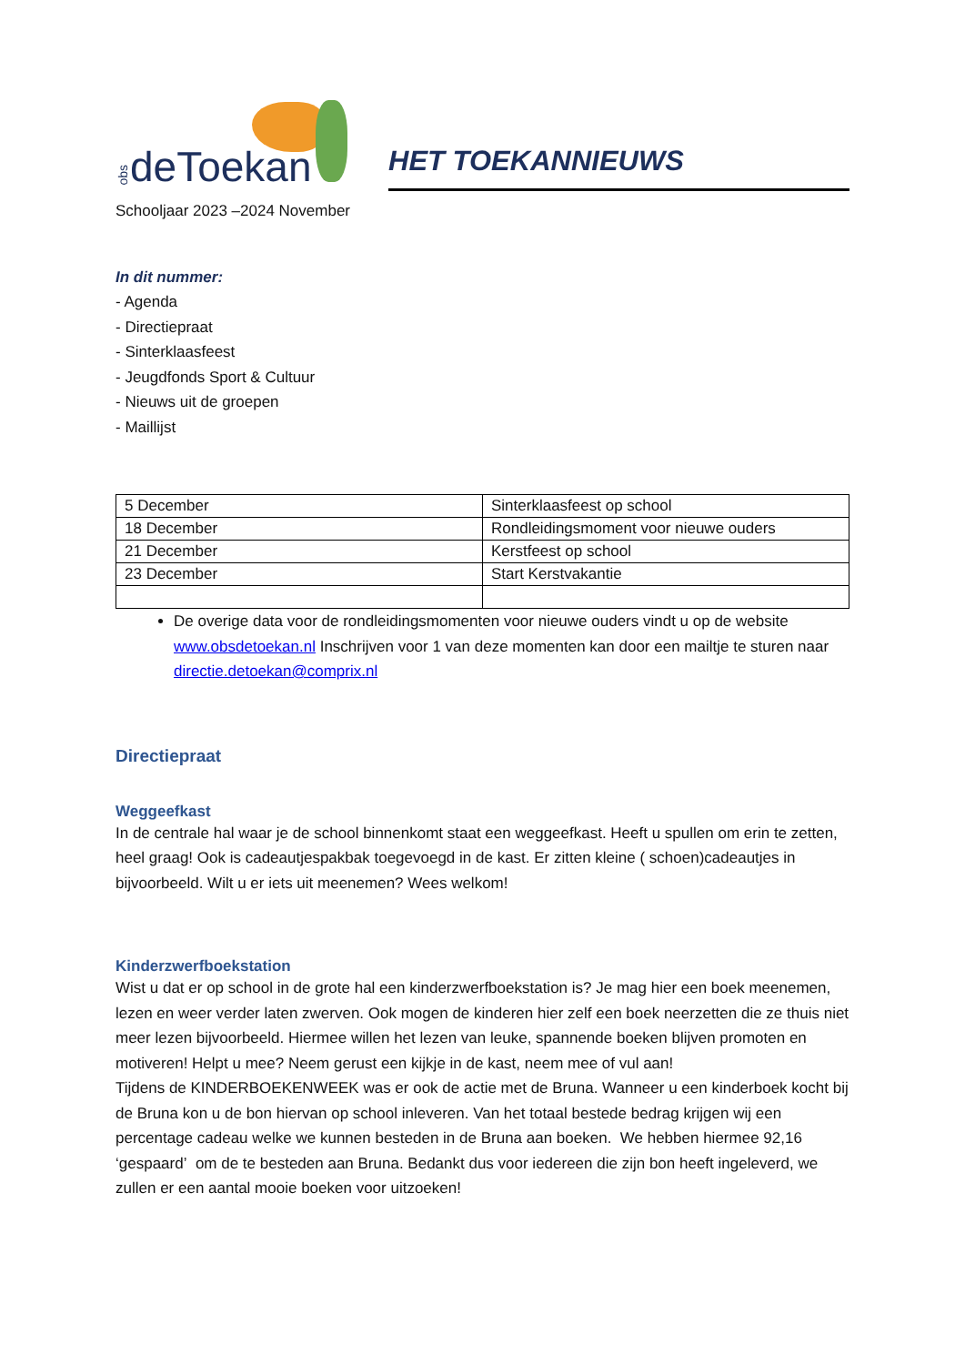obs deToekan
HET TOEKANNIEUWS
Schooljaar 2023 –2024 November
In dit nummer:
- Agenda
- Directiepraat
- Sinterklaasfeest
- Jeugdfonds Sport & Cultuur
- Nieuws uit de groepen
- Maillijst
| 5 December | Sinterklaasfeest op school |
| 18 December | Rondleidingsmoment voor nieuwe ouders |
| 21 December | Kerstfeest op school |
| 23 December | Start Kerstvakantie |
De overige data voor de rondleidingsmomenten voor nieuwe ouders vindt u op de website www.obsdetoekan.nl Inschrijven voor 1 van deze momenten kan door een mailtje te sturen naar directie.detoekan@comprix.nl
Directiepraat
Weggeefkast
In de centrale hal waar je de school binnenkomt staat een weggeefkast. Heeft u spullen om erin te zetten, heel graag! Ook is cadeautjespakbak toegevoegd in de kast. Er zitten kleine ( schoen)cadeautjes in bijvoorbeeld. Wilt u er iets uit meenemen? Wees welkom!
Kinderzwerfboekstation
Wist u dat er op school in de grote hal een kinderzwerfboekstation is? Je mag hier een boek meenemen, lezen en weer verder laten zwerven. Ook mogen de kinderen hier zelf een boek neerzetten die ze thuis niet meer lezen bijvoorbeeld. Hiermee willen het lezen van leuke, spannende boeken blijven promoten en motiveren! Helpt u mee? Neem gerust een kijkje in de kast, neem mee of vul aan!
Tijdens de KINDERBOEKENWEEK was er ook de actie met de Bruna. Wanneer u een kinderboek kocht bij de Bruna kon u de bon hiervan op school inleveren. Van het totaal bestede bedrag krijgen wij een percentage cadeau welke we kunnen besteden in de Bruna aan boeken. We hebben hiermee 92,16 ‘gespaard’ om de te besteden aan Bruna. Bedankt dus voor iedereen die zijn bon heeft ingeleverd, we zullen er een aantal mooie boeken voor uitzoeken!